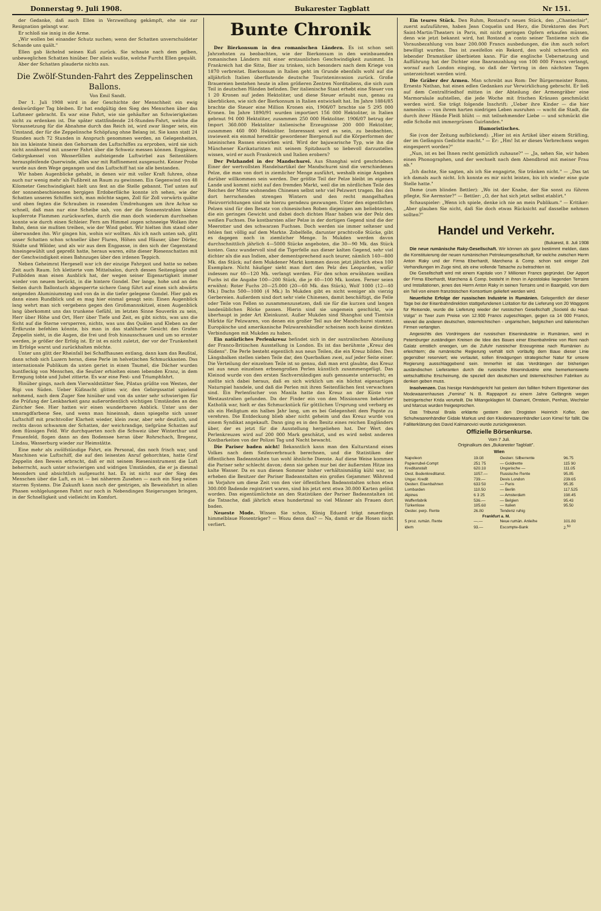Donnerstag 9. Juli 1908. Bukarester Tagblatt Nr 151.
der Gedanke, daß auch Ellen in Verzweiflung gekämpft, ehe sie zur Resignation gelangt war.
Er schloß sie innig in die Arme.
„Wir wollen bei einander Schutz suchen; wenn der Schatten unverschuldeter Schande uns quält."
Ellen gab lächelnd seinen Kuß zurück. Sie schaute nach dem gelben, unbeweglichen Schatten hinüber. Der allein wußte, welche Furcht Ellen gequält.
Aber der Schatten plauderte nichts aus.
Die Zwölf-Stunden-Fahrt des Zeppelinschen Ballons.
Von Emil Sandt.
Der 1. Juli 1908 wird in der Geschichte der Menschheit ein ewig denkwürdiger Tag bleiben. Er hat endgültig den Sieg des Menschen über das Luftmeer gebracht. Es war eine Fahrt, wie sie gehäufter an Schwierigkeiten nicht zu erdenken ist. Die später stattfindende 24-Stunden-Fahrt, welche die Voraussetzung für die Abnahme durch das Reich ist, wird zwar länger sein, ein Umstand, der für die Zeppelinsche Schöpfung ohne Belang ist. Sie kann statt 24 Stunden auch 72 Stunden in Anspruch genommen werden, an Gelegenheiten, bis ins kleinste hinein den Gehorsam des Luftschiffes zu erproben, wird sie sich nicht annähernd mit unserer Fahrt über die Schweiz messen können. Engpässe, Gebirgskessel von Wasserfällen aufsteigende Luftwirbel aus Seitentälern herauspfeifende Querwinde, alles war mit Raffinement ausgesucht. Keiner Probe wurde aus dem Wege gegangen und das Luftschiff hat sie alle bestanden.
Wir haben Augenblicke gehabt, in denen wir mit voller Kraft fuhren, ohne auch nur wenig mehr als Fußbreit an Raum zu gewinnen. Ein Gegenwind von 48 Kilometer Geschwindigkeit hielt uns fest an die Stelle gebannt. Tief unten auf der sonnenbeschienenen bergigen Erdoberfläche konnte ich sehen, wie der Schatten unseres Schiffes sich, man möchte sagen, Zoll für Zoll vorwärts quälte und oben fegten die Schrauben in rasenden Umdrehungen um ihre Achse so schnell, daß man nur eine Scheibe sah, von der die Sonnenstrahlen kleine kupferrote Flammen zurückwarfen, durch die man doch wiederum durchsehen konnte wie durch einen Schleier. Fern am Himmel zogen schneeige Wolken ihre Bahn, denn sie mußten treiben, wie der Wind gebot. Wir hielten ihm stand oder überwanden ihn. Wir gingen hin, wohin wir wollten. Als ich nach unten sah, glitt unser Schatten schon schneller über Fluren, Höhen und Häuser, über Dörfer, Städte und Wälder, und als wir aus dem Engpasse, in den sich der Gegenstand hineingewühlt und gepreßt hatte, heraus waren, eilte dieser Riesenschatten mit der Geschwindigkeit eines Bahnzuges über den irdenen Teppich.
Neben Geheimrat Hergesell war ich der einzige Fahrgast und hatte so neben Zeit auch Raum. Ich kletterte vom Mittelsalon, durch dessen Seitengänge und Fußböden man einen Ausblick hat, der wegen seiner Eigenartigkeit immer wieder von neuem berückt, in die hintere Gondel. Der lange, hohe und an den Seiten durch Ballontuch abgesperrte sichere Gang führt auf einen sich abwärts neigenden Aluminiumsteg und von da in die tiefer gelegene Gondel. Hier gab es dann einen Rundblick und es mag hier einmal gesagt sein: Einen Augenblick lang wehrt man sich vergebens gegen den Großmannskitzel, einen Augenblick lang überkommt uns das trunkene Gefühl, im letzten Sinne Souverän zu sein, Herr über Höhe und Ort, Herr über Tiefe und Zeit, es gibt nichts, was uns die Sicht auf die Sterne versperren, nichts, was uns das Quälen und Kleben an der Erdkruste befehlen könnte, bis man in das stahlharte Gesicht des Grafen Zeppelin sieht, in die Augen, die frei und froh hinausschauen und um so ernster werden, je größer der Erfolg ist. Er ist es nicht zuletzt, der vor der Trunkenheit im Erfolge warnt und zurückhalten möchte.
Unter uns glitt der Rheinfall bei Schaffhausen entlang, dann kam das Reußtal, dann schob sich Luzern heran, diese Perle im helvetischen Schmuckkasten. Das internationale Publikum da unten geriet in einen Taumel, die Dächer wurden buntfleckig von Menschen, die Seufzer erhielten einen lebenden Kranz, in dem Erregung tobte und Jubel zitterte. Es war eine Fest- und Triumphfahrt.
Hinüber gings, nach dem Vierwaldstätter See, Pilatus grüßte von Westen, der Rigi von Süden. Ueber Küßnacht glitten wir, den Gebirgssattel spielend nehmend, nach dem Zuger See hinüber und von da unter sehr schwierigen für die Prüfung der Lenkbarkeit ganz außerordentlich wichtigen Umständen an den Züricher See. Hier hatten wir einen wunderbaren Anblick. Unter uns der smaragdfarbene See, und wenn man hineinsah, dann spiegelte sich unser Luftschiff mit prachtvoller Klarheit wieder, klein zwar, aber sehr deutlich, und rechts davon schwamm der Schatten, der weichrandige, tiefgrüne Schatten auf dem flüssigen Feld. Wir durchquerten noch die Schweiz über Winterthur und Frauenfeld, flogen dann an den Bodensee heran über Rohrschach, Bregenz, Lindau, Wasserburg wieder zur Heimstätte.
Eine mehr als zwölfstündige Fahrt, ein Personal, das noch frisch war, und Maschinen wie Luftschiff, die auf den leisesten Anruf gehorchten, hatte Graf Zeppelin den Beweis erbracht, daß er mit seinem Rieseninstrument die Luft beherrscht, auch unter schwierigen und widrigen Umständen, die er ja diesmal besonders und absichtlich aufgesucht hat. Es ist nicht nur der Sieg des Menschen über die Luft, es ist — bei näherem Zusehen — auch ein Sieg seines starren Systems. Die Zukunft kann nach der gestrigen, als Beweisfahrt in allen Phasen wohlgelungenen Fahrt nur noch in Nebendingen Steigerungen bringen, in der Schnelligkeit und vielleicht im Komfort.
Bunte Chronik
Der Bierkonsum in den romanischen Ländern. Es ist schon seit Jahrzehnten zu beobachten, wie der Bierkonsum in den weinbauenden romanischen Ländern mit einer erstaunlichen Geschwindigkeit zunimmt. In Frankreich hat die Sitte, Bier zu trinken, sich besonders nach dem Kriege von 1870 verbreitet. Bierkonsum in Italien geht im Grunde ebenfalls wohl auf die alljährlich Italien überflutende deutsche Touristeninvasion zurück. Große Brauereien bestehen heute in allen größeren Zentren Norditaliens, die sich zum Teil in deutschen Händen befinden. Der italienische Staat erhebt eine Steuer von 1 20 Kronen auf jeden Hektoliter, und diese Steuer erlaubt nun, genau zu überblicken, wie sich der Bierkonsum in Italien entwickelt hat. Im Jahre 1884/85 brachte die Steuer eine Million Kronen ein, 1906/07 brachte sie 5 295 000 Kronen. Im Jahre 1890/91 wurden importiert 156 000 Hektoliter, in Italien gebraut 94 000 Hektoliter, zusammen 250 000 Hektoliter. 1906/07 betrug der Import 360.000 Hektoliter italienische Erzeugnisse 200 000 Hektoliter, zusammen 460 000 Hektoliter. Interessant wird es sein, zu beobachten, inwieweit ein einmal hereditär gewordener Biergenuß auf die Körperformen der lateinischen Rassen einwirken wird. Wird der bajuwarische Typ, wie ihn die Münchener Karikaturisten mit seinem Spitzbauch so liebevoll darzustellen wissen, wird er auch Frankreich und Italien erobern?
Der Pelzhandel in der Mandschurei. Aus Shanghai wird geschrieben: Einer der wertvollsten Handelsartikel der Mandschurei sind die verschiedenen Pelze, die man von dort in ziemlicher Menge ausführt, weshalb einige Angaben darüber willkommen sein werden. Der größte Teil der Pelze bleibt im eigenen Lande und kommt nicht auf den fremden Markt, weil die im nördlichen Teile des Reiches der Mitte wohnenden Chinesen selbst sehr viel Pelzwert tragen. Bei den dort herrschenden strengen Wintern und den recht mangelhaften Heizvorrichtungen sind sie hierzu geradezu gezwungen. Unter den eigentlichen Pelzen sind für den Besatz von chinesischen Roben diejenigen am beliebtesten, die ein geringes Gewicht und dabei doch dichtes Haar haben wie der Pelz des weißen Fuchses. Die kostbarsten aller Pelze in der dortigen Gegend sind die der Meerotter und des schwarzen Fuchses. Doch werden sie immer seltener und fehlen fast völlig auf dem Markte. Zobelfelle, darunter prachtvolle Stücke, gibt es dagegen noch in ziemlicher Menge. In Mukden werden davon durchschnittlich jährlich 4—5000 Stücke angeboten, die 30—90 Mk. das Stück kosten. Ganz wundervoll sind die Tigerfelle aus dieser kalten Gegend, sehr viel dichter als die aus Indien, aber dementsprechend auch teurer, nämlich 140—800 Mk. das Stück; auf dem Mukdener Markt kommen davon jetzt jährlich etwa 100 Exemplare. Nicht häufiger sieht man dort den Pelz des Leoparden, wofür indessen nur 40—120 Mk. verlangt werden. Für den schon erwähnten weißen Fuchs ist die Angabe 100—200 Stück, die je 40—100 Mk. kosten. Ferner seien erwähnt: Roter Fuchs 20—25.000 (20—60 Mk. das Stück), Wolf 1000 (12—40 Mk.) Dachs 500—1000 (4 Mk.) In Mukden gibt es nicht weniger als vierzig Gerbereien. Außerdem sind dort sehr viele Chinesen, damit beschäftigt, die Felle oder Teile von Fellen so zusammenzusetzen, daß sie für die kurzen und langen landesüblichen Röcke passen. Hierin sind sie ungemein geschickt, wie überhaupt in jeder Art Kleinkunst. Außer Mukden sind Shanghai und Tientsin Märkte für Pelzwaren, von denen ein großer Teil aus der Mandschurei stammt. Europäische und amerikanische Pelzwarenhändler scheinen noch keine direkten Verbindungen mit Mukden zu haben.
Ein natürliches Perlenkreuz befindet sich in der australischen Abteilung der Franco-Britischen Ausstellung in London. Es ist das berühmte „Kreuz des Südens". Die Perle besteht eigentlich aus neun Teilen, die ein Kreuz bilden. Den Längsbalken stellen sieben Teile dar, den Querbalken zwei, auf jeder Seite einer. Die Verteilung der einzelnen Teile ist so genau, daß man erst glaubte, das Kreuz sei aus neun einzelnen erbsengroßen Perlen künstlich zusammengefügt. Das Kleinod wurde von den ersten Sachverständigen aufs genaueste untersucht; es stellte sich dabei heraus, daß es sich wirklich um ein höchst eigenartiges Naturspiel handele, und daß die Perlen mit ihren Seitenflächen fest verwachsen sind. Ein Perlenfischer von Manila hatte das Kreuz an der Küste von Westaustralien gefunden. Da der Finder ein von den Missionaren bekehrter Katholik war, hielt er das Schmuckstück für göttlichen Ursprung und verbarg es als ein Heiligtum ein halbes Jahr lang, um es bei Gelegenheit dem Papste zu verehren. Die Entdeckung blieb aber nicht geheim und das Kreuz wurde von einem Syndikat angekauft. Dann ging es in den Besitz eines reichen Engländers über, der es jetzt für die Ausstellung hergeliehen hat. Der Wert des Perlenkreuzes wird auf 200 000 Mark geschätzt, und es wird nebst anderen Kostbarkeiten von der Polizei Tag und Nacht bewacht.
Die Pariser baden nicht! Bekanntlich kann man den Kulturstand eines Volkes nach dem Seifenverbrauch berechnen, und die Statistiken der öffentlichen Badeanstalten tun wohl ähnliche Dienste. Auf diese Weise kommen die Pariser sehr schlecht davon; denn sie gehen nur bei der äußersten Hitze ins kalte Wasser. Da es nun diesen Sommer bisher verhältnismäßig kühl war, so erheben die Besitzer der Pariser Badeanstalten ein großes Gejammer. Während im Vorjahre um diese Zeit von den vier öffentlichen Badeanstalten schon etwa 300.000 Badende registriert waren, sind bis jetzt erst etwa 30.000 Karten gelöst worden. Das eigentümlichste an den Statistiken der Pariser Badeanstalten ist die Tatsache, daß jährlich etwa hundertmal so viel Männer als Frauen dort baden.
Neueste Mode. Wissen Sie schon, König Eduard trägt neuerdings himmelblaue Hosenträger? — Wozu denn das? — Na, damit er die Hosen nicht verliert.
Ein teures Stück. Den Ruhm, Rostand's neues Stück, den „Chanteclair", zuerst aufzuführen, haben Jean Coquelin und Herz, die Direktoren des Port Saint-Martin-Theaters in Paris, mit nicht geringen Opfern erkaufen müssen, denn wie jetzt bekannt wird, hat Rostand a conto seiner Tantieme sich die Vorausbezahlung von baar 200.000 Francs ausbedungen, die ihm auch sofort bewilligt wurden. Das ist zweifellos ein Rekord, den wohl schwerlich ein lebender Dramatiker überbieten kann. Für die englische Uebersetzung und Aufführung hat der Dichter eine Baaranzahlung von 100 000 Francs verlangt, worauf auch London einging, so daß der Vertrag in den nächsten Tagen unterzeichnet werden wird.
Die Gräber der Armen. Man schreibt aus Rom: Der Bürgermeister Roms, Ernesto Nathan, hat einen edlen Gedanken zur Verwirklichung gebracht. Er ließ auf dem Centralfriedhof mitten in der Abteilung der Armengräber eine Marmorsäule aufstellen, die jede Woche mit frischen Kränzen geschmückt werden wird. Sie trägt folgende Inschrift: „Ueber ihre Kinder — die hier namenlos — von ihrem harten niedrigen Leben ausruhen — wacht die Stadt, die durch ihrer Hände Fleiß blüht — mit teilnehmender Liebe — und schmückt die edle Scholle mit immergrünen Guirlanden."
Humoristisches.
Sie (von der Zeitung aufblickend): „Hier ist ein Artikel über einem Sträfling, der im Gefängnis Gedichte macht." — Er: „Hm! Ist er dieses Verbrechens wegen eingesperrt worden?"
„Nun, ist es bei Ihnen recht gemütlich zuhause?" — „Ja, sehen Sie, wir haben einen Phonographen, und der wechselt nach dem Abendbrod mit meiner Frau ab."
„Ich dachte, Sie sagten, als ich Sie engagirte, Sie tränken nicht." — „Das tat ich damals auch nicht. Ich konnte es mir nicht leisten, bis ich wieder eine gute Stelle hatte."
Dame (zum blinden Bettler): „Wo ist der Knabe, der Sie sonst zu führen pflegte, Sie Aermster?" — Bettler: „O, der hat sich jetzt selbst etablirt."
Schauspieler: „Wenn ich spiele, denke ich nie an mein Publikum." — Kritiker: „Aber glauben Sie nicht, daß Sie doch etwas Rücksicht auf dasselbe nehmen sollten?"
Handel und Verkehr.
(Bukarest, 8. Juli 1908
Die neue rumänische Raky-Gesellschaft. Wir können als ganz bestimmt melden, dass die Konstituierung der neuen rumänischen Petroleumgesellschaft, für welche zwischen Herrn Anton Raky und der Firma Eberhardt, Marchena & Comp. schon seit einiger Zeit Verhandlungen im Zuge sind, als eine vollende Tatsache zu betrachten ist.
Die Gesellschaft wird mit einem Kapitale von 7 Millionen Francs gegründet. Der Apport der Firma Eberhardt, Marchena & Comp. besteht in ihren in Apostolake liegenden Terrains und Installationen, jenes des Herrn Anton Raky in seinen Terrains und in Baargeld, von dem ein Teil von einem französischen Konsortium geliefert werden wird.
Neuerliche Erfolge der russischen Industrie in Rumänien. Gelegentlich der dieser Tage bei der Eisenbahndirektion stattgefundenen Lizitation für die Lieferung von 20 Waggons für Reisende, wurde die Lieferung wieder der russischen Gesellschaft „Societé du Haut-Volga" in Twer zum Preise von 12.900 Francs zugeschlagen, gegen ca 14 000 Francs, wieviel die anderen deutschen, österreichischen - ungarischen, belgischen und italienischen Firmen verlangten.
Angesichts des Vordringens der russischen Eisenindustrie in Rumänien, wird in Petersburger zuständigen Kreisen die Idee des Baues einer Eisenbahnlinie von Reni nach Galatz ernstlich erwogen, um die Zufuhr russischer Erzeugnisse nach Rumänien zu erleichtern; die rumänische Regierung verhält sich vorläufig dem Baue dieser Linie gegenüber reserviert; wie verlautet, sollen Erwägungen strategischer Natur für unsere Regierung ausschlaggebend sein. Immerhin ist das Verdrängen der bisherigen ausländischen Lieferanten durch die russische Eisenindustrie eine bemerkenswerte wirtschaftliche Erscheinung, die speziell den deutschen und österreichischen Fabriken zu denken geben muss.
Insolvenzen. Das hiesige Handelsgericht hat gestern den falliten frühern Eigentümer des Modewaarenhauses „Femina" N. B. Rappaport zu einem Jahre Gefängnis wegen betrügerischer Krida verurteilt. Die Mitangeklagten M. Diamant, Ornstein, Penhas, Wechsler und Marcus wurden freigesprochen.
Das Tribunal Braila erklærte gestern den Drogisten Heinrich Kofler, den Schuhwaarenhändler Gidale Markus und den Kleiderwaarenhändler Leon Kimel für fallit. Die Falliterklärung des David Kalmanovici wurde zurückgewiesen.
Offizielle Börsenkurse.
Vom 7 Juli.
Originalkurs des „Bukarester Tagblatt".
Wien
| Napoleon | 19.08 | Oesterr. Silberrente | 96.75 |
| Papierrubel-Compt | 251 75 | — Goldrente | 115 90 |
| Kreditanstalt | 620.10 | Ungarische — | 111.05 |
| Oest. Bodenkreditanst. | 1057.— | Russische Rente | 95.85 |
| Ungar. Kredit | 739.— | Devis London | 239.65 |
| Oesterr. Eisenbahnen | 633 50 | — Paris | 95.35 |
| Lombarden | 118.50 | — Berlin | 117.525 |
| Alpines | 6 3 25 | — Amsterdam | 198.45 |
| Waffenfabrik | 536.— | — Belgien | 95.43 |
| Türkenlose | 185.60 | — Italien | 95.50 |
| Oester. perp. Rente | 26.80 | Tendenz ruhig | |
| Frankfurt a. M. | | | |
| 5 proz. rumän. Rente | —.— | Neue rumän. Anleihe | 101.80 |
| idem | 93.— | Escompte-Bank | 2.<sup>50</sup> |